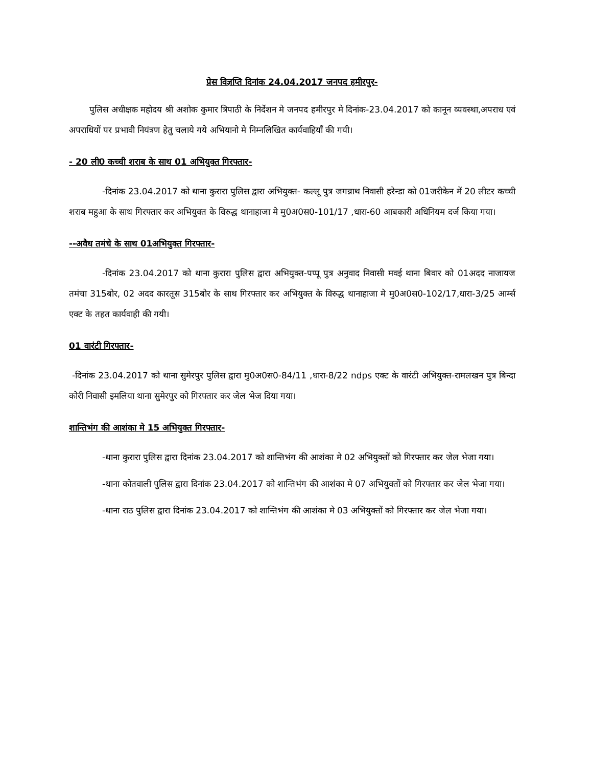प्रेस विज्ञप्ति दिनांक 24.04.2017 जनपद हमीरपुर-
पुलिस अधीक्षक महोदय श्री अशोक कुमार त्रिपाठी के निर्देशन मे जनपद हमीरपुर मे दिनांक-23.04.2017 को कानून व्यवस्था,अपराध एवं अपराधियों पर प्रभावी नियंत्रण हेतु चलाये गये अभियानो मे निम्नलिखित कार्यवाहियाँ की गयी।
- 20 ली0 कच्ची शराब के साथ 01 अभियुक्त गिरफ्तार-
-दिनांक 23.04.2017 को थाना कुरारा पुलिस द्वारा अभियुक्त- कल्लू पुत्र जगन्नाथ निवासी हरेन्डा को 01जरीकेन में 20 लीटर कच्ची शराब महुआ के साथ गिरफ्तार कर अभियुक्त के विरुद्ध थानाहाजा मे मु0अ0स0-101/17 ,धारा-60 आबकारी अधिनियम दर्ज किया गया।
--अवैध तमंचे के साथ 01अभियुक्त गिरफ्तार-
-दिनांक 23.04.2017 को थाना कुरारा पुलिस द्वारा अभियुक्त-पप्पू पुत्र अनुवाद निवासी मवई थाना बिवार को 01अदद नाजायज तमंचा 315बोर, 02 अदद कारतूस 315बोर के साथ गिरफ्तार कर अभियुक्त के विरुद्ध थानाहाजा मे मु0अ0स0-102/17,धारा-3/25 आर्म्स एक्ट के तहत कार्यवाही की गयी।
01 वारंटी गिरफ्तार-
-दिनांक 23.04.2017 को थाना सुमेरपुर पुलिस द्वारा मु0अ0स0-84/11 ,धारा-8/22 ndps एक्ट के वारंटी अभियुक्त-रामलखन पुत्र बिन्दा कोरी निवासी इमलिया थाना सुमेरपुर को गिरफ्तार कर जेल भेज दिया गया।
शान्तिभंग की आशंका मे 15 अभियुक्त गिरफ्तार-
-थाना कुरारा पुलिस द्वारा दिनांक 23.04.2017 को शान्तिभंग की आशंका मे 02 अभियुक्तों को गिरफ्तार कर जेल भेजा गया।
-थाना कोतवाली पुलिस द्वारा दिनांक 23.04.2017 को शान्तिभंग की आशंका मे 07 अभियुक्तों को गिरफ्तार कर जेल भेजा गया।
-थाना राठ पुलिस द्वारा दिनांक 23.04.2017 को शान्तिभंग की आशंका मे 03 अभियुक्तों को गिरफ्तार कर जेल भेजा गया।